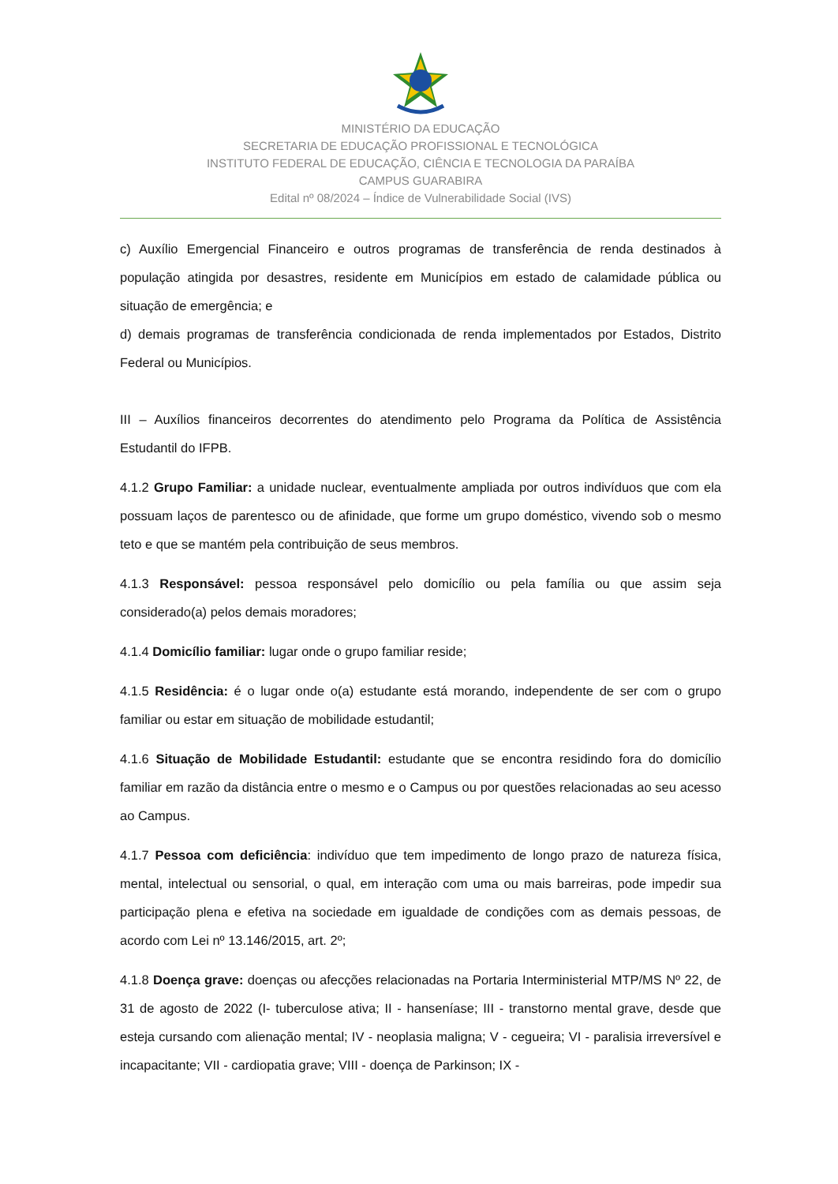MINISTÉRIO DA EDUCAÇÃO
SECRETARIA DE EDUCAÇÃO PROFISSIONAL E TECNOLÓGICA
INSTITUTO FEDERAL DE EDUCAÇÃO, CIÊNCIA E TECNOLOGIA DA PARAÍBA
CAMPUS GUARABIRA
Edital nº 08/2024 – Índice de Vulnerabilidade Social (IVS)
c) Auxílio Emergencial Financeiro e outros programas de transferência de renda destinados à população atingida por desastres, residente em Municípios em estado de calamidade pública ou situação de emergência; e
d) demais programas de transferência condicionada de renda implementados por Estados, Distrito Federal ou Municípios.
III – Auxílios financeiros decorrentes do atendimento pelo Programa da Política de Assistência Estudantil do IFPB.
4.1.2 Grupo Familiar: a unidade nuclear, eventualmente ampliada por outros indivíduos que com ela possuam laços de parentesco ou de afinidade, que forme um grupo doméstico, vivendo sob o mesmo teto e que se mantém pela contribuição de seus membros.
4.1.3 Responsável: pessoa responsável pelo domicílio ou pela família ou que assim seja considerado(a) pelos demais moradores;
4.1.4 Domicílio familiar: lugar onde o grupo familiar reside;
4.1.5 Residência: é o lugar onde o(a) estudante está morando, independente de ser com o grupo familiar ou estar em situação de mobilidade estudantil;
4.1.6 Situação de Mobilidade Estudantil: estudante que se encontra residindo fora do domicílio familiar em razão da distância entre o mesmo e o Campus ou por questões relacionadas ao seu acesso ao Campus.
4.1.7 Pessoa com deficiência: indivíduo que tem impedimento de longo prazo de natureza física, mental, intelectual ou sensorial, o qual, em interação com uma ou mais barreiras, pode impedir sua participação plena e efetiva na sociedade em igualdade de condições com as demais pessoas, de acordo com Lei nº 13.146/2015, art. 2º;
4.1.8 Doença grave: doenças ou afecções relacionadas na Portaria Interministerial MTP/MS Nº 22, de 31 de agosto de 2022 (I- tuberculose ativa; II - hanseníase; III - transtorno mental grave, desde que esteja cursando com alienação mental; IV - neoplasia maligna; V - cegueira; VI - paralisia irreversível e incapacitante; VII - cardiopatia grave; VIII - doença de Parkinson; IX -